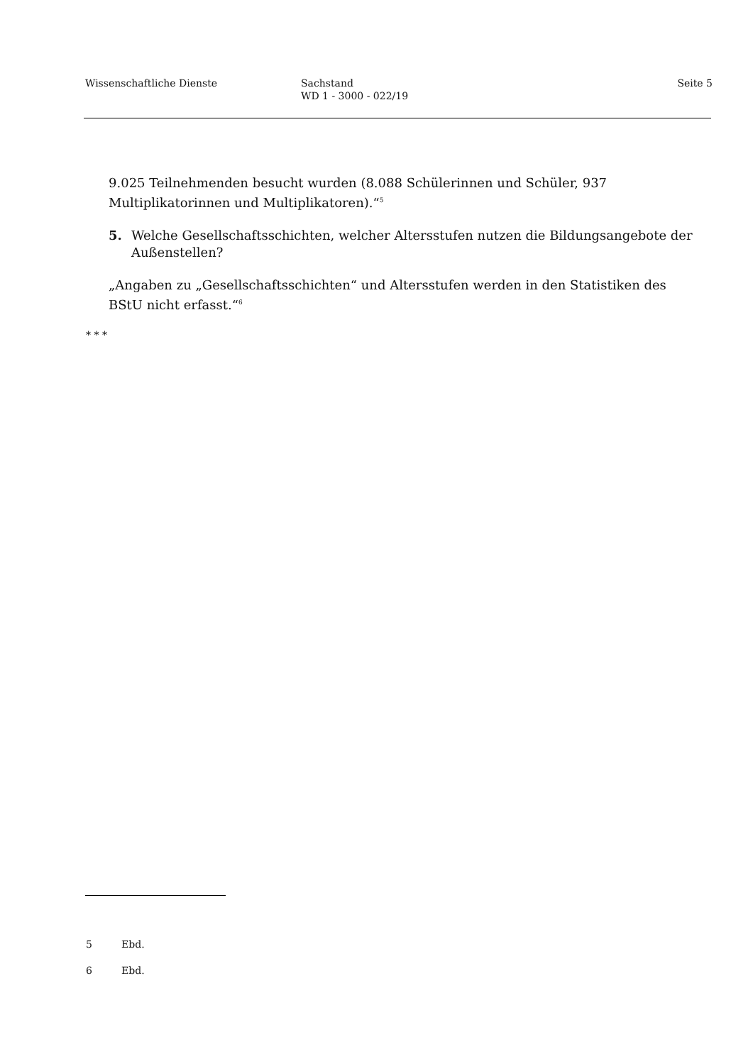Wissenschaftliche Dienste Sachstand
WD 1 - 3000 - 022/19
Seite 5
9.025 Teilnehmenden besucht wurden (8.088 Schülerinnen und Schüler, 937 Multiplikatorinnen und Multiplikatoren).“<sup>5</sup>
5. Welche Gesellschaftsschichten, welcher Altersstufen nutzen die Bildungsangebote der Außenstellen?
„Angaben zu „Gesellschaftsschichten“ und Altersstufen werden in den Statistiken des BStU nicht erfasst.“<sup>6</sup>
* * *
5 Ebd.
6 Ebd.